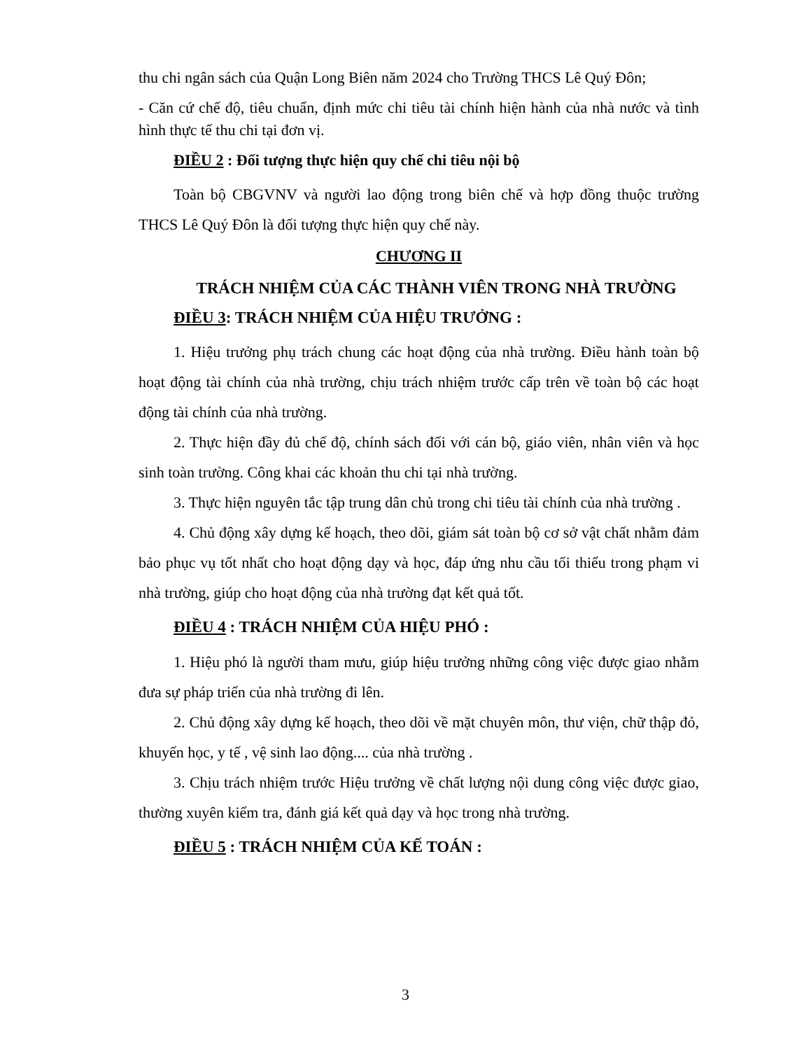thu chi ngân sách của Quận Long Biên năm 2024 cho Trường THCS Lê Quý Đôn;
- Căn cứ chế độ, tiêu chuẩn, định mức chi tiêu tài chính hiện hành của nhà nước và tình hình thực tế thu chi tại đơn vị.
ĐIỀU 2 : Đối tượng thực hiện quy chế chi tiêu nội bộ
Toàn bộ CBGVNV và người lao động trong biên chế và hợp đồng thuộc trường THCS Lê Quý Đôn là đối tượng thực hiện quy chế này.
CHƯƠNG II
TRÁCH NHIỆM CỦA CÁC THÀNH VIÊN TRONG NHÀ TRƯỜNG
ĐIỀU 3: TRÁCH NHIỆM CỦA HIỆU TRƯỞNG :
1. Hiệu trưởng phụ trách chung các hoạt động của nhà trường. Điều hành toàn bộ hoạt động tài chính của nhà trường, chịu trách nhiệm trước cấp trên về toàn bộ các hoạt động tài chính của nhà trường.
2. Thực hiện đầy đủ chế độ, chính sách đối với cán bộ, giáo viên, nhân viên và học sinh toàn trường. Công khai các khoản thu chi tại nhà trường.
3. Thực hiện nguyên tắc tập trung dân chủ trong chi tiêu tài chính của nhà trường .
4. Chủ động xây dựng kế hoạch, theo dõi, giám sát toàn bộ cơ sở vật chất nhằm đảm bảo phục vụ tốt nhất cho hoạt động dạy và học, đáp ứng nhu cầu tối thiểu trong phạm vi nhà trường, giúp cho hoạt động của nhà trường đạt kết quả tốt.
ĐIỀU 4 : TRÁCH NHIỆM CỦA HIỆU PHÓ :
1. Hiệu phó là người tham mưu, giúp hiệu trưởng những công việc được giao nhằm đưa sự pháp triển của nhà trường đi lên.
2. Chủ động xây dựng kế hoạch, theo dõi về mặt chuyên môn, thư viện, chữ thập đỏ, khuyến học, y tế , vệ sinh lao động.... của nhà trường .
3. Chịu trách nhiệm trước Hiệu trưởng về chất lượng nội dung công việc được giao, thường xuyên kiểm tra, đánh giá kết quả dạy và học trong nhà trường.
ĐIỀU 5 : TRÁCH NHIỆM CỦA KẾ TOÁN :
3